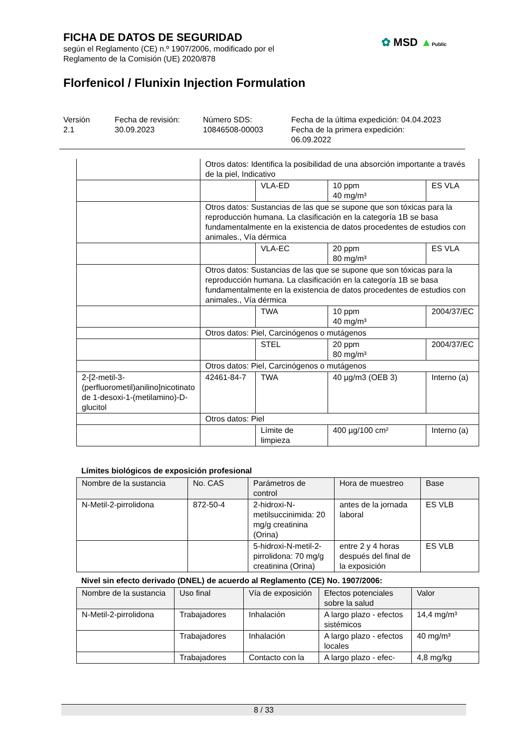FICHA DE DATOS DE SEGURIDAD
según el Reglamento (CE) n.º 1907/2006, modificado por el
Reglamento de la Comisión (UE) 2020/878
✿ MSD ▲Public
Florfenicol / Flunixin Injection Formulation
Versión
2.1
Fecha de revisión:
30.09.2023
Número SDS:
10846508-00003
Fecha de la última expedición: 04.04.2023
Fecha de la primera expedición:
06.09.2022
| | Otros datos: Identifica la posibilidad de una absorción importante a través de la piel, Indicativo | | | |
| | | VLA-ED | 10 ppm 40 mg/m³ | ES VLA |
| | Otros datos: Sustancias de las que se supone que son tóxicas para la reproducción humana. La clasificación en la categoría 1B se basa fundamentalmente en la existencia de datos procedentes de estudios con animales., Vía dérmica | | | |
| | | VLA-EC | 20 ppm 80 mg/m³ | ES VLA |
| | Otros datos: Sustancias de las que se supone que son tóxicas para la reproducción humana. La clasificación en la categoría 1B se basa fundamentalmente en la existencia de datos procedentes de estudios con animales., Vía dérmica | | | |
| | | TWA | 10 ppm 40 mg/m³ | 2004/37/EC |
| | Otros datos: Piel, Carcinógenos o mutágenos | | | |
| | | STEL | 20 ppm 80 mg/m³ | 2004/37/EC |
| | Otros datos: Piel, Carcinógenos o mutágenos | | | |
| 2-[2-metil-3-(perfluorometil)anilino]nicotinato de 1-desoxi-1-(metilamino)-D-glucitol | 42461-84-7 | TWA | 40 µg/m3 (OEB 3) | Interno (a) |
| | Otros datos: Piel | | | |
| | | Límite de limpieza | 400 µg/100 cm² | Interno (a) |
Límites biológicos de exposición profesional
| Nombre de la sustancia | No. CAS | Parámetros de control | Hora de muestreo | Base |
| --- | --- | --- | --- | --- |
| N-Metil-2-pirrolidona | 872-50-4 | 2-hidroxi-N-metilsuccinimida: 20 mg/g creatinina (Orina) | antes de la jornada laboral | ES VLB |
| | | 5-hidroxi-N-metil-2-pirrolidona: 70 mg/g creatinina (Orina) | entre 2 y 4 horas después del final de la exposición | ES VLB |
Nivel sin efecto derivado (DNEL) de acuerdo al Reglamento (CE) No. 1907/2006:
| Nombre de la sustancia | Uso final | Vía de exposición | Efectos potenciales sobre la salud | Valor |
| --- | --- | --- | --- | --- |
| N-Metil-2-pirrolidona | Trabajadores | Inhalación | A largo plazo - efectos sistémicos | 14,4 mg/m³ |
| | Trabajadores | Inhalación | A largo plazo - efectos locales | 40 mg/m³ |
| | Trabajadores | Contacto con la | A largo plazo - efec- | 4,8 mg/kg |
8 / 33